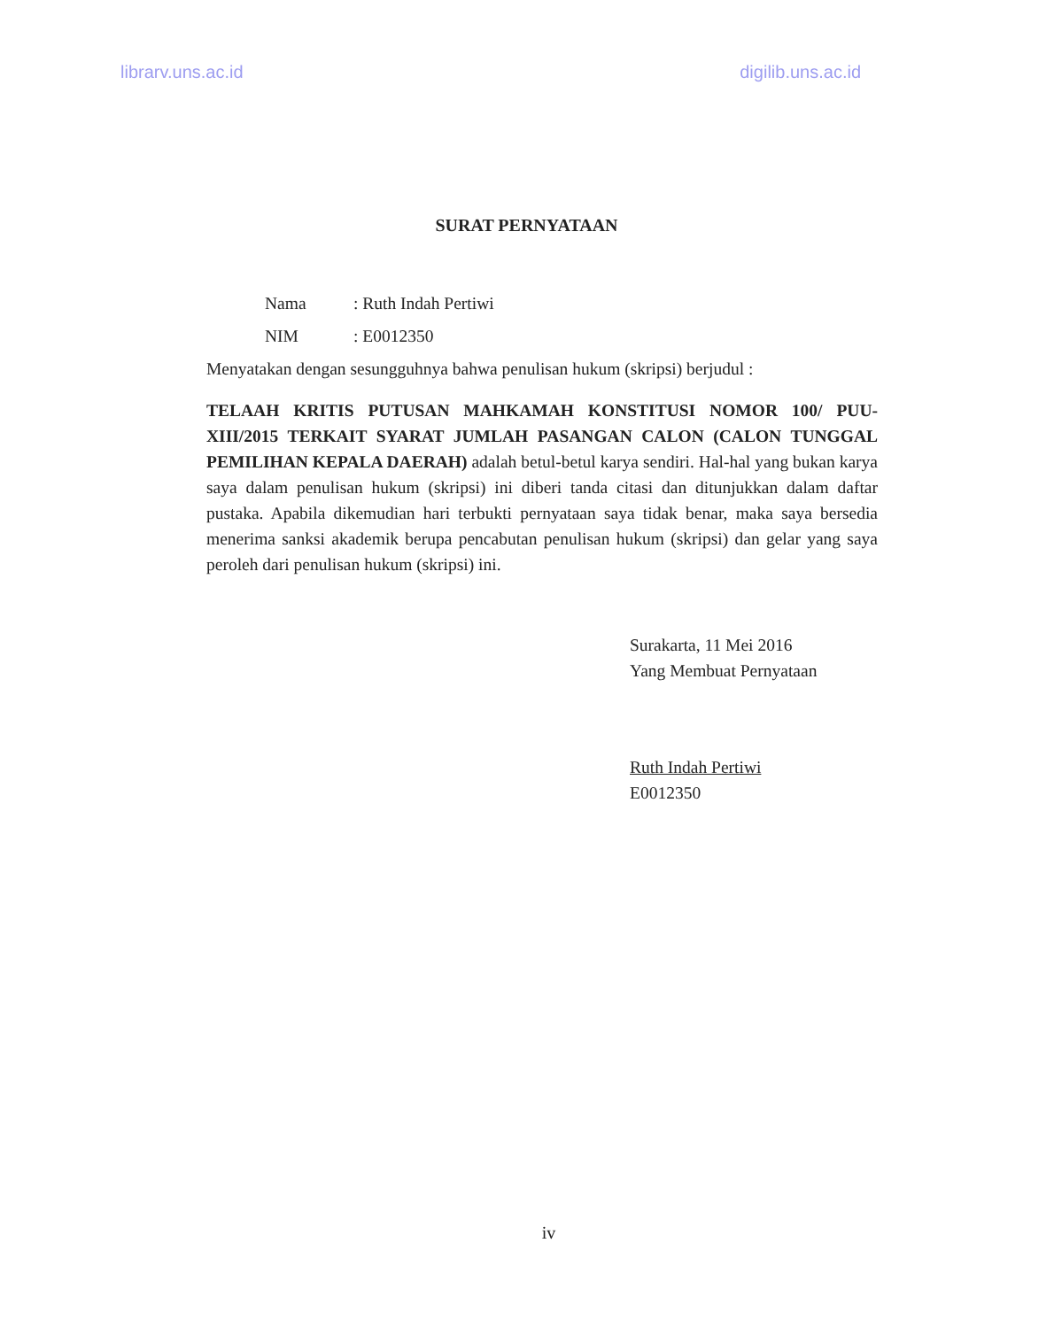librarv.uns.ac.id digilib.uns.ac.id
SURAT PERNYATAAN
Nama: Ruth Indah Pertiwi
NIM: E0012350
Menyatakan dengan sesungguhnya bahwa penulisan hukum (skripsi) berjudul :
TELAAH KRITIS PUTUSAN MAHKAMAH KONSTITUSI NOMOR 100/ PUU- XIII/2015 TERKAIT SYARAT JUMLAH PASANGAN CALON (CALON TUNGGAL PEMILIHAN KEPALA DAERAH) adalah betul-betul karya sendiri. Hal-hal yang bukan karya saya dalam penulisan hukum (skripsi) ini diberi tanda citasi dan ditunjukkan dalam daftar pustaka. Apabila dikemudian hari terbukti pernyataan saya tidak benar, maka saya bersedia menerima sanksi akademik berupa pencabutan penulisan hukum (skripsi) dan gelar yang saya peroleh dari penulisan hukum (skripsi) ini.
Surakarta, 11 Mei 2016
Yang Membuat Pernyataan
Ruth Indah Pertiwi
E0012350
iv